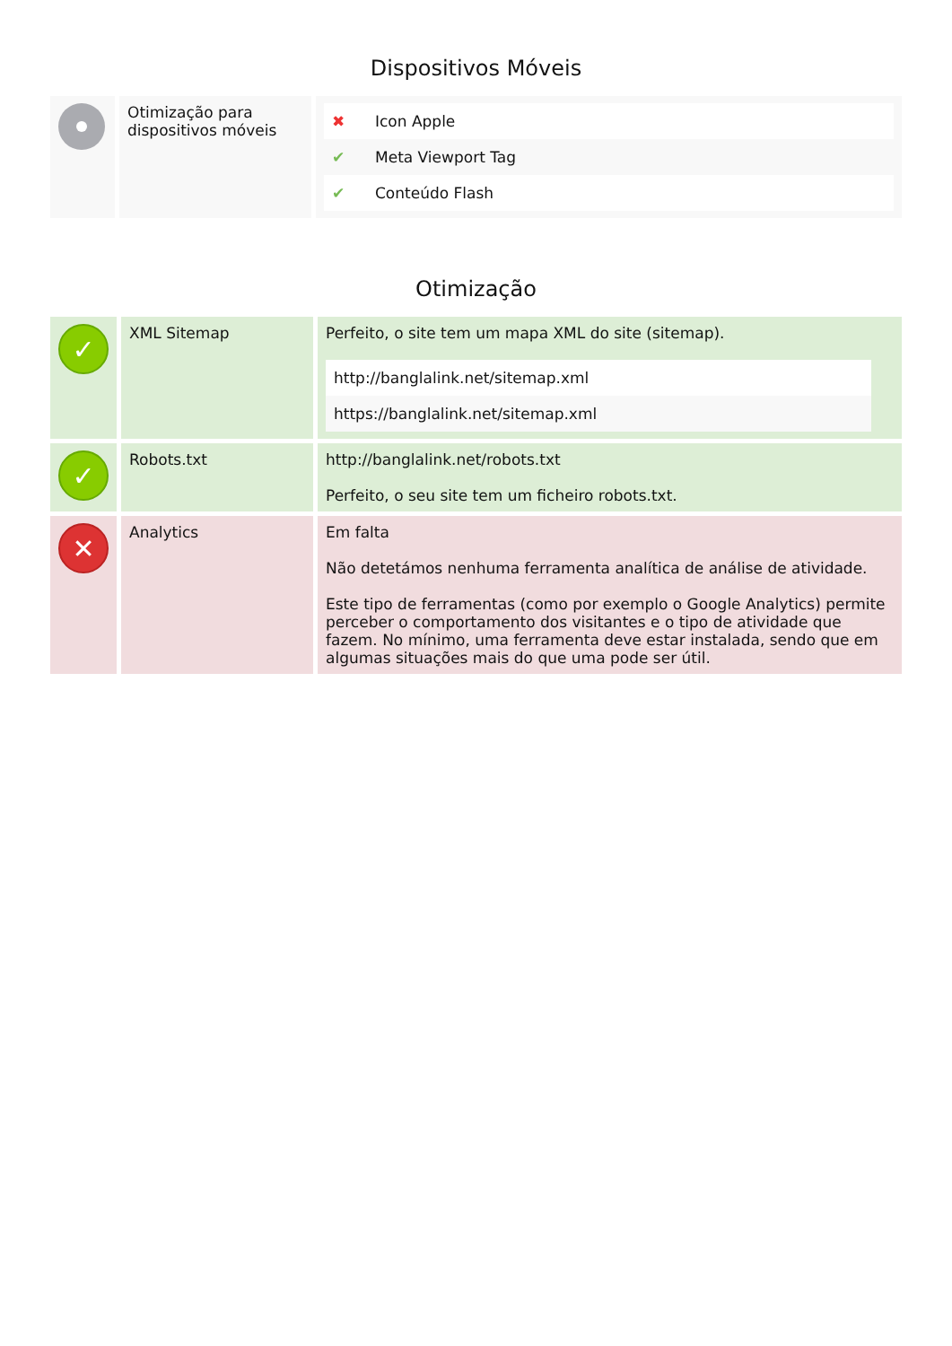Dispositivos Móveis
| | Otimização para dispositivos móveis | / ✖ / Icon Apple / / ✔ / Meta Viewport Tag / / ✔ / Conteúdo Flash / |
Otimização
| ✓ | XML Sitemap | Perfeito, o site tem um mapa XML do site (sitemap). / http://banglalink.net/sitemap.xml / / https://banglalink.net/sitemap.xml / |
| ✓ | Robots.txt | http://banglalink.net/robots.txt Perfeito, o seu site tem um ficheiro robots.txt. |
| ✕ | Analytics | Em falta Não detetámos nenhuma ferramenta analítica de análise de atividade. Este tipo de ferramentas (como por exemplo o Google Analytics) permite perceber o comportamento dos visitantes e o tipo de atividade que fazem. No mínimo, uma ferramenta deve estar instalada, sendo que em algumas situações mais do que uma pode ser útil. |